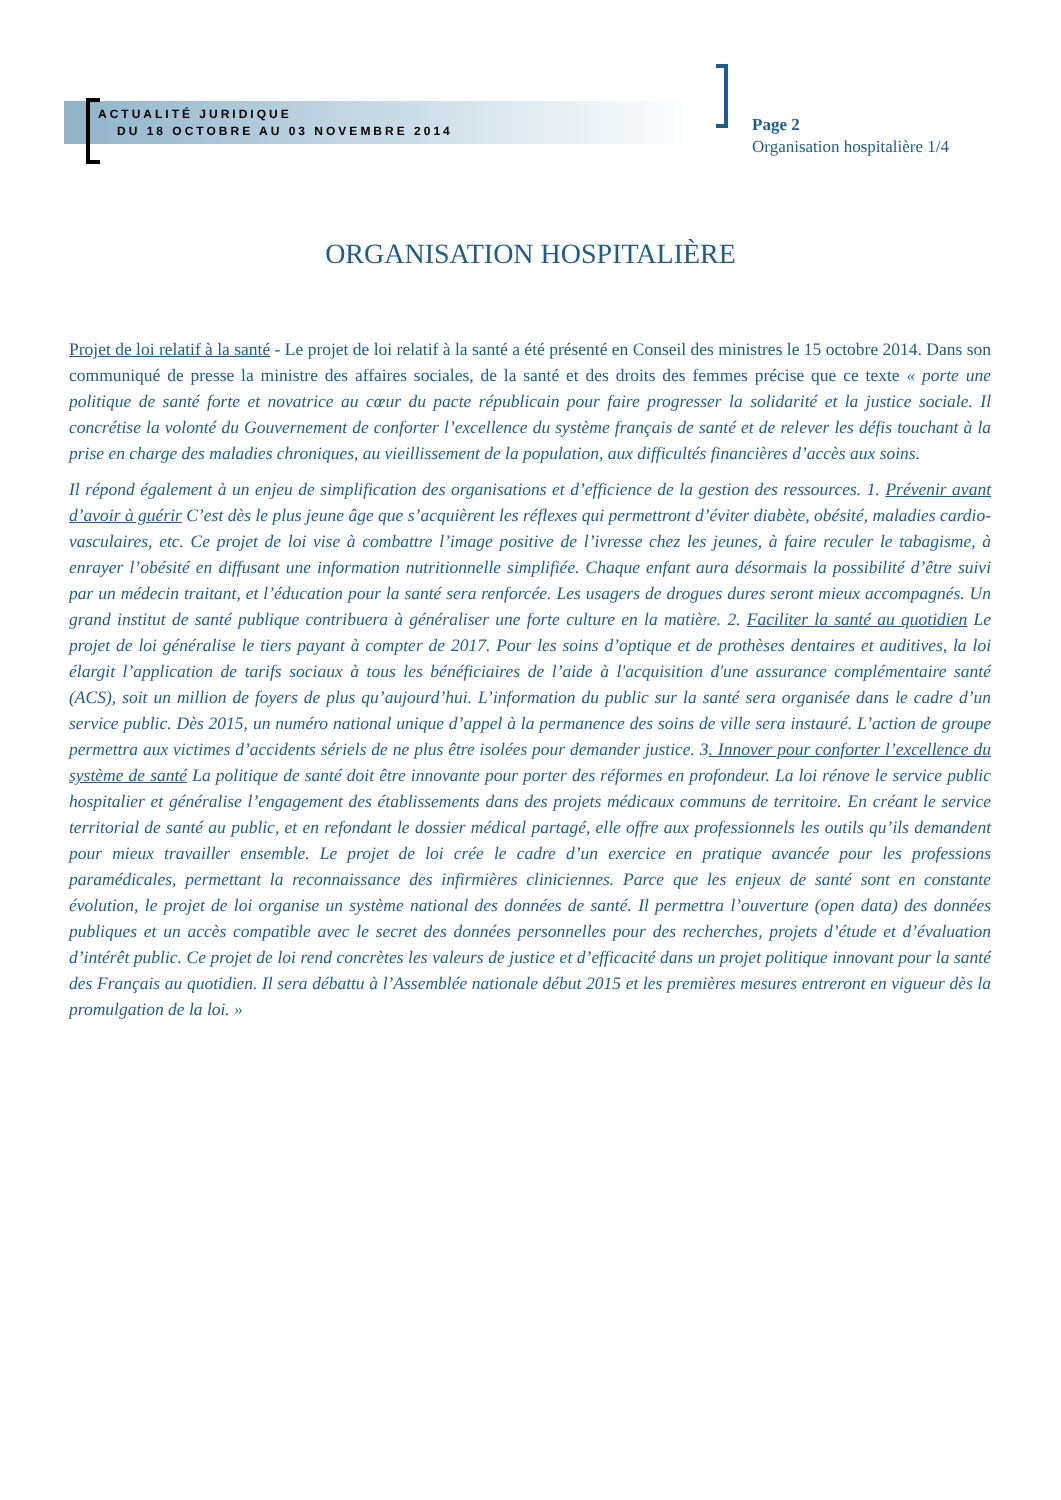ACTUALITÉ JURIDIQUE
DU 18 OCTOBRE AU 03 NOVEMBRE 2014
Page 2
Organisation hospitalière 1/4
ORGANISATION HOSPITALIÈRE
Projet de loi relatif à la santé - Le projet de loi relatif à la santé a été présenté en Conseil des ministres le 15 octobre 2014. Dans son communiqué de presse la ministre des affaires sociales, de la santé et des droits des femmes précise que ce texte « porte une politique de santé forte et novatrice au cœur du pacte républicain pour faire progresser la solidarité et la justice sociale. Il concrétise la volonté du Gouvernement de conforter l’excellence du système français de santé et de relever les défis touchant à la prise en charge des maladies chroniques, au vieillissement de la population, aux difficultés financières d’accès aux soins.
Il répond également à un enjeu de simplification des organisations et d’efficience de la gestion des ressources. 1. Prévenir avant d’avoir à guérir C’est dès le plus jeune âge que s’acquièrent les réflexes qui permettront d’éviter diabète, obésité, maladies cardio-vasculaires, etc. Ce projet de loi vise à combattre l’image positive de l’ivresse chez les jeunes, à faire reculer le tabagisme, à enrayer l’obésité en diffusant une information nutritionnelle simplifiée. Chaque enfant aura désormais la possibilité d’être suivi par un médecin traitant, et l’éducation pour la santé sera renforcée. Les usagers de drogues dures seront mieux accompagnés. Un grand institut de santé publique contribuera à généraliser une forte culture en la matière. 2. Faciliter la santé au quotidien Le projet de loi généralise le tiers payant à compter de 2017. Pour les soins d’optique et de prothèses dentaires et auditives, la loi élargit l’application de tarifs sociaux à tous les bénéficiaires de l’aide à l'acquisition d'une assurance complémentaire santé (ACS), soit un million de foyers de plus qu’aujourd’hui. L’information du public sur la santé sera organisée dans le cadre d’un service public. Dès 2015, un numéro national unique d’appel à la permanence des soins de ville sera instauré. L’action de groupe permettra aux victimes d’accidents sériels de ne plus être isolées pour demander justice. 3. Innover pour conforter l’excellence du système de santé La politique de santé doit être innovante pour porter des réformes en profondeur. La loi rénove le service public hospitalier et généralise l’engagement des établissements dans des projets médicaux communs de territoire. En créant le service territorial de santé au public, et en refondant le dossier médical partagé, elle offre aux professionnels les outils qu’ils demandent pour mieux travailler ensemble. Le projet de loi crée le cadre d’un exercice en pratique avancée pour les professions paramédicales, permettant la reconnaissance des infirmières cliniciennes. Parce que les enjeux de santé sont en constante évolution, le projet de loi organise un système national des données de santé. Il permettra l’ouverture (open data) des données publiques et un accès compatible avec le secret des données personnelles pour des recherches, projets d’étude et d’évaluation d’intérêt public. Ce projet de loi rend concrètes les valeurs de justice et d’efficacité dans un projet politique innovant pour la santé des Français au quotidien. Il sera débattu à l’Assemblée nationale début 2015 et les premières mesures entreront en vigueur dès la promulgation de la loi. »